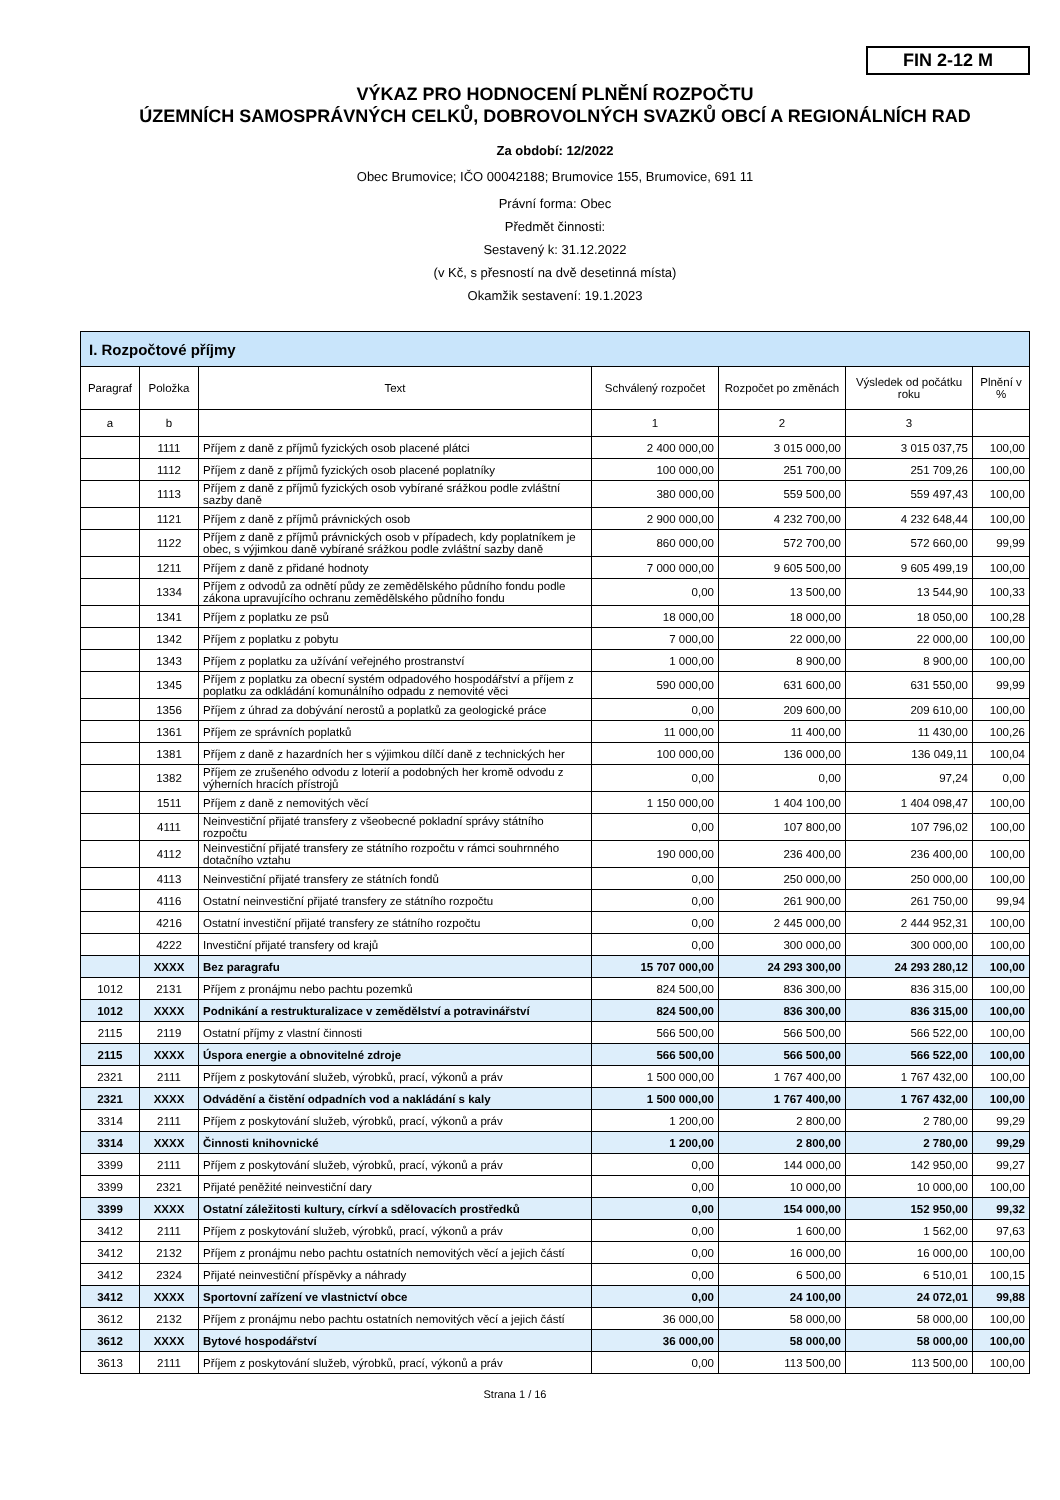FIN 2-12 M
VÝKAZ PRO HODNOCENÍ PLNĚNÍ ROZPOČTU
ÚZEMNÍCH SAMOSPRÁVNÝCH CELKŮ, DOBROVOLNÝCH SVAZKŮ OBCÍ A REGIONÁLNÍCH RAD
Za období: 12/2022
Obec Brumovice; IČO 00042188; Brumovice 155, Brumovice, 691 11
Právní forma: Obec
Předmět činnosti:
Sestavený k: 31.12.2022
(v Kč, s přesností na dvě desetinná místa)
Okamžik sestavení: 19.1.2023
| I. Rozpočtové příjmy | | | | | | |
| Paragraf | Položka | Text | Schválený rozpočet | Rozpočet po změnách | Výsledek od počátku roku | Plnění v % |
| a | b | | 1 | 2 | 3 | |
| | 1111 | Příjem z daně z příjmů fyzických osob placené plátci | 2 400 000,00 | 3 015 000,00 | 3 015 037,75 | 100,00 |
| | 1112 | Příjem z daně z příjmů fyzických osob placené poplatníky | 100 000,00 | 251 700,00 | 251 709,26 | 100,00 |
| | 1113 | Příjem z daně z příjmů fyzických osob vybírané srážkou podle zvláštní sazby daně | 380 000,00 | 559 500,00 | 559 497,43 | 100,00 |
| | 1121 | Příjem z daně z příjmů právnických osob | 2 900 000,00 | 4 232 700,00 | 4 232 648,44 | 100,00 |
| | 1122 | Příjem z daně z příjmů právnických osob v případech, kdy poplatníkem je obec, s výjimkou daně vybírané srážkou podle zvláštní sazby daně | 860 000,00 | 572 700,00 | 572 660,00 | 99,99 |
| | 1211 | Příjem z daně z přidané hodnoty | 7 000 000,00 | 9 605 500,00 | 9 605 499,19 | 100,00 |
| | 1334 | Příjem z odvodů za odnětí půdy ze zemědělského půdního fondu podle zákona upravujícího ochranu zemědělského půdního fondu | 0,00 | 13 500,00 | 13 544,90 | 100,33 |
| | 1341 | Příjem z poplatku ze psů | 18 000,00 | 18 000,00 | 18 050,00 | 100,28 |
| | 1342 | Příjem z poplatku z pobytu | 7 000,00 | 22 000,00 | 22 000,00 | 100,00 |
| | 1343 | Příjem z poplatku za užívání veřejného prostranství | 1 000,00 | 8 900,00 | 8 900,00 | 100,00 |
| | 1345 | Příjem z poplatku za obecní systém odpadového hospodářství a příjem z poplatku za odkládání komunálního odpadu z nemovité věci | 590 000,00 | 631 600,00 | 631 550,00 | 99,99 |
| | 1356 | Příjem z úhrad za dobývání nerostů a poplatků za geologické práce | 0,00 | 209 600,00 | 209 610,00 | 100,00 |
| | 1361 | Příjem ze správních poplatků | 11 000,00 | 11 400,00 | 11 430,00 | 100,26 |
| | 1381 | Příjem z daně z hazardních her s výjimkou dílčí daně z technických her | 100 000,00 | 136 000,00 | 136 049,11 | 100,04 |
| | 1382 | Příjem ze zrušeného odvodu z loterií a podobných her kromě odvodu z výherních hracích přístrojů | 0,00 | 0,00 | 97,24 | 0,00 |
| | 1511 | Příjem z daně z nemovitých věcí | 1 150 000,00 | 1 404 100,00 | 1 404 098,47 | 100,00 |
| | 4111 | Neinvestiční přijaté transfery z všeobecné pokladní správy státního rozpočtu | 0,00 | 107 800,00 | 107 796,02 | 100,00 |
| | 4112 | Neinvestiční přijaté transfery ze státního rozpočtu v rámci souhrnného dotačního vztahu | 190 000,00 | 236 400,00 | 236 400,00 | 100,00 |
| | 4113 | Neinvestiční přijaté transfery ze státních fondů | 0,00 | 250 000,00 | 250 000,00 | 100,00 |
| | 4116 | Ostatní neinvestiční přijaté transfery ze státního rozpočtu | 0,00 | 261 900,00 | 261 750,00 | 99,94 |
| | 4216 | Ostatní investiční přijaté transfery ze státního rozpočtu | 0,00 | 2 445 000,00 | 2 444 952,31 | 100,00 |
| | 4222 | Investiční přijaté transfery od krajů | 0,00 | 300 000,00 | 300 000,00 | 100,00 |
| | XXXX | Bez paragrafu | 15 707 000,00 | 24 293 300,00 | 24 293 280,12 | 100,00 |
| 1012 | 2131 | Příjem z pronájmu nebo pachtu pozemků | 824 500,00 | 836 300,00 | 836 315,00 | 100,00 |
| 1012 | XXXX | Podnikání a restrukturalizace v zemědělství a potravinářství | 824 500,00 | 836 300,00 | 836 315,00 | 100,00 |
| 2115 | 2119 | Ostatní příjmy z vlastní činnosti | 566 500,00 | 566 500,00 | 566 522,00 | 100,00 |
| 2115 | XXXX | Úspora energie a obnovitelné zdroje | 566 500,00 | 566 500,00 | 566 522,00 | 100,00 |
| 2321 | 2111 | Příjem z poskytování služeb, výrobků, prací, výkonů a práv | 1 500 000,00 | 1 767 400,00 | 1 767 432,00 | 100,00 |
| 2321 | XXXX | Odvádění a čistění odpadních vod a nakládání s kaly | 1 500 000,00 | 1 767 400,00 | 1 767 432,00 | 100,00 |
| 3314 | 2111 | Příjem z poskytování služeb, výrobků, prací, výkonů a práv | 1 200,00 | 2 800,00 | 2 780,00 | 99,29 |
| 3314 | XXXX | Činnosti knihovnické | 1 200,00 | 2 800,00 | 2 780,00 | 99,29 |
| 3399 | 2111 | Příjem z poskytování služeb, výrobků, prací, výkonů a práv | 0,00 | 144 000,00 | 142 950,00 | 99,27 |
| 3399 | 2321 | Přijaté peněžité neinvestiční dary | 0,00 | 10 000,00 | 10 000,00 | 100,00 |
| 3399 | XXXX | Ostatní záležitosti kultury, církví a sdělovacích prostředků | 0,00 | 154 000,00 | 152 950,00 | 99,32 |
| 3412 | 2111 | Příjem z poskytování služeb, výrobků, prací, výkonů a práv | 0,00 | 1 600,00 | 1 562,00 | 97,63 |
| 3412 | 2132 | Příjem z pronájmu nebo pachtu ostatních nemovitých věcí a jejich částí | 0,00 | 16 000,00 | 16 000,00 | 100,00 |
| 3412 | 2324 | Přijaté neinvestiční příspěvky a náhrady | 0,00 | 6 500,00 | 6 510,01 | 100,15 |
| 3412 | XXXX | Sportovní zařízení ve vlastnictví obce | 0,00 | 24 100,00 | 24 072,01 | 99,88 |
| 3612 | 2132 | Příjem z pronájmu nebo pachtu ostatních nemovitých věcí a jejich částí | 36 000,00 | 58 000,00 | 58 000,00 | 100,00 |
| 3612 | XXXX | Bytové hospodářství | 36 000,00 | 58 000,00 | 58 000,00 | 100,00 |
| 3613 | 2111 | Příjem z poskytování služeb, výrobků, prací, výkonů a práv | 0,00 | 113 500,00 | 113 500,00 | 100,00 |
Strana 1 / 16